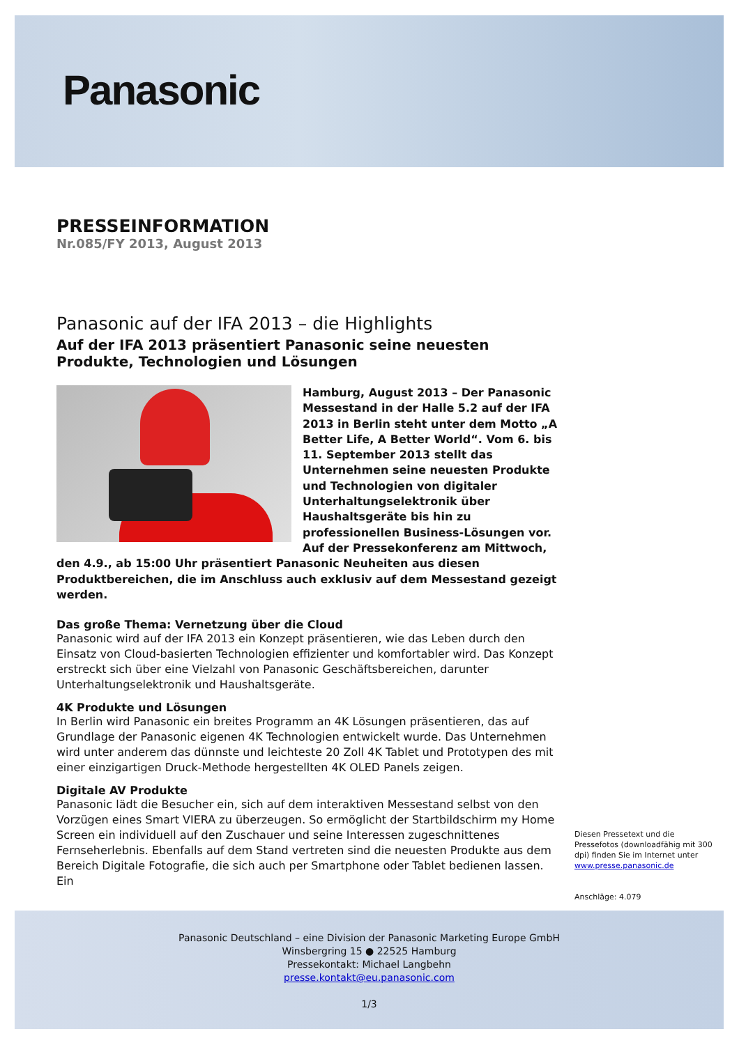Panasonic
PRESSEINFORMATION
Nr.085/FY 2013, August 2013
Panasonic auf der IFA 2013 – die Highlights
Auf der IFA 2013 präsentiert Panasonic seine neuesten Produkte, Technologien und Lösungen
Hamburg, August 2013 – Der Panasonic Messestand in der Halle 5.2 auf der IFA 2013 in Berlin steht unter dem Motto „A Better Life, A Better World“. Vom 6. bis 11. September 2013 stellt das Unternehmen seine neuesten Produkte und Technologien von digitaler Unterhaltungselektronik über Haushaltsgeräte bis hin zu professionellen Business-Lösungen vor. Auf der Pressekonferenz am Mittwoch, den 4.9., ab 15:00 Uhr präsentiert Panasonic Neuheiten aus diesen Produktbereichen, die im Anschluss auch exklusiv auf dem Messestand gezeigt werden.
Das große Thema: Vernetzung über die Cloud
Panasonic wird auf der IFA 2013 ein Konzept präsentieren, wie das Leben durch den Einsatz von Cloud-basierten Technologien effizienter und komfortabler wird. Das Konzept erstreckt sich über eine Vielzahl von Panasonic Geschäftsbereichen, darunter Unterhaltungselektronik und Haushaltsgeräte.
4K Produkte und Lösungen
In Berlin wird Panasonic ein breites Programm an 4K Lösungen präsentieren, das auf Grundlage der Panasonic eigenen 4K Technologien entwickelt wurde. Das Unternehmen wird unter anderem das dünnste und leichteste 20 Zoll 4K Tablet und Prototypen des mit einer einzigartigen Druck-Methode hergestellten 4K OLED Panels zeigen.
Digitale AV Produkte
Panasonic lädt die Besucher ein, sich auf dem interaktiven Messestand selbst von den Vorzügen eines Smart VIERA zu überzeugen. So ermöglicht der Startbildschirm my Home Screen ein individuell auf den Zuschauer und seine Interessen zugeschnittenes Fernseherlebnis. Ebenfalls auf dem Stand vertreten sind die neuesten Produkte aus dem Bereich Digitale Fotografie, die sich auch per Smartphone oder Tablet bedienen lassen. Ein
Diesen Pressetext und die Pressefotos (downloadfähig mit 300 dpi) finden Sie im Internet unter www.presse.panasonic.de
Anschläge: 4.079
Panasonic Deutschland – eine Division der Panasonic Marketing Europe GmbH
Winsbergring 15 ● 22525 Hamburg
Pressekontakt: Michael Langbehn
presse.kontakt@eu.panasonic.com
1/3